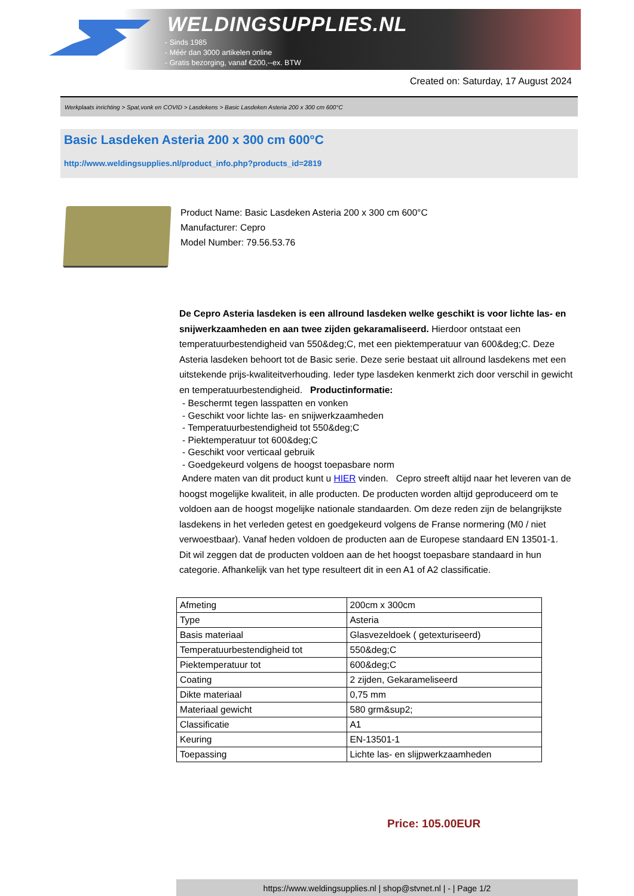WELDINGSUPPLIES.NL
- Sinds 1985
- Méér dan 3000 artikelen online
- Gratis bezorging, vanaf €200,--ex. BTW
Created on: Saturday, 17 August 2024
Werkplaats inrichting > Spat,vonk en COVID > Lasdekens > Basic Lasdeken Asteria 200 x 300 cm 600°C
Basic Lasdeken Asteria 200 x 300 cm 600°C
http://www.weldingsupplies.nl/product_info.php?products_id=2819
Product Name: Basic Lasdeken Asteria 200 x 300 cm 600°C
Manufacturer: Cepro
Model Number: 79.56.53.76
De Cepro Asteria lasdeken is een allround lasdeken welke geschikt is voor lichte las- en snijwerkzaamheden en aan twee zijden gekaramaliseerd. Hierdoor ontstaat een temperatuurbestendigheid van 550&deg;C, met een piektemperatuur van 600&deg;C. Deze Asteria lasdeken behoort tot de Basic serie. Deze serie bestaat uit allround lasdekens met een uitstekende prijs-kwaliteitverhouding. Ieder type lasdeken kenmerkt zich door verschil in gewicht en temperatuurbestendigheid. Productinformatie:
- Beschermt tegen lasspatten en vonken
- Geschikt voor lichte las- en snijwerkzaamheden
- Temperatuurbestendigheid tot 550&deg;C
- Piektemperatuur tot 600&deg;C
- Geschikt voor verticaal gebruik
- Goedgekeurd volgens de hoogst toepasbare norm
Andere maten van dit product kunt u HIER vinden. Cepro streeft altijd naar het leveren van de hoogst mogelijke kwaliteit, in alle producten. De producten worden altijd geproduceerd om te voldoen aan de hoogst mogelijke nationale standaarden. Om deze reden zijn de belangrijkste lasdekens in het verleden getest en goedgekeurd volgens de Franse normering (M0 / niet verwoestbaar). Vanaf heden voldoen de producten aan de Europese standaard EN 13501-1. Dit wil zeggen dat de producten voldoen aan de het hoogst toepasbare standaard in hun categorie. Afhankelijk van het type resulteert dit in een A1 of A2 classificatie.
| Afmeting | 200cm x 300cm |
| Type | Asteria |
| Basis materiaal | Glasvezeldoek ( getexturiseerd) |
| Temperatuurbestendigheid tot | 550&deg;C |
| Piektemperatuur tot | 600&deg;C |
| Coating | 2 zijden, Gekarameliseerd |
| Dikte materiaal | 0,75 mm |
| Materiaal gewicht | 580 grm&sup2; |
| Classificatie | A1 |
| Keuring | EN-13501-1 |
| Toepassing | Lichte las- en slijpwerkzaamheden |
Price: 105.00EUR
https://www.weldingsupplies.nl | shop@stvnet.nl | - | Page 1/2